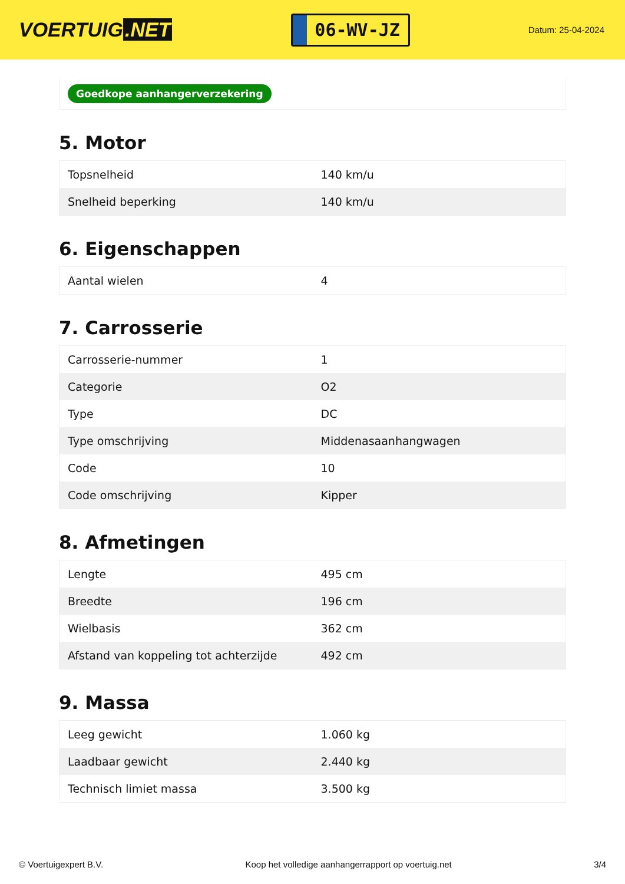VOERTUIG.NET
06-WV-JZ
Datum: 25-04-2024
Goedkope aanhangerverzekering
5. Motor
| Topsnelheid | 140 km/u |
| Snelheid beperking | 140 km/u |
6. Eigenschappen
| Aantal wielen | 4 |
7. Carrosserie
| Carrosserie-nummer | 1 |
| Categorie | O2 |
| Type | DC |
| Type omschrijving | Middenasaanhangwagen |
| Code | 10 |
| Code omschrijving | Kipper |
8. Afmetingen
| Lengte | 495 cm |
| Breedte | 196 cm |
| Wielbasis | 362 cm |
| Afstand van koppeling tot achterzijde | 492 cm |
9. Massa
| Leeg gewicht | 1.060 kg |
| Laadbaar gewicht | 2.440 kg |
| Technisch limiet massa | 3.500 kg |
© Voertuigexpert B.V. Koop het volledige aanhangerrapport op voertuig.net 3/4